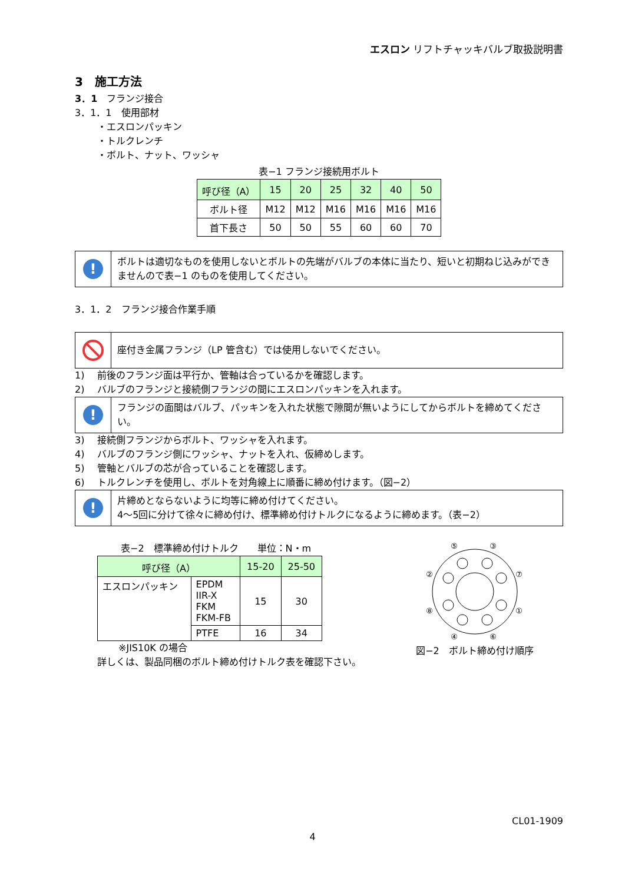エスロン リフトチャッキバルブ取扱説明書
3　施工方法
3．1　フランジ接合
3．1．1　使用部材
・エスロンパッキン
・トルクレンチ
・ボルト、ナット、ワッシャ
表−1 フランジ接続用ボルト
| 呼び径（A） | 15 | 20 | 25 | 32 | 40 | 50 |
| --- | --- | --- | --- | --- | --- | --- |
| ボルト径 | M12 | M12 | M16 | M16 | M16 | M16 |
| 首下長さ | 50 | 50 | 55 | 60 | 60 | 70 |
!
ボルトは適切なものを使用しないとボルトの先端がバルブの本体に当たり、短いと初期ねじ込みができませんので表−1 のものを使用してください。
3．1．2　フランジ接合作業手順
座付き金属フランジ（LP 管含む）では使用しないでください。
1)　 前後のフランジ面は平行か、管軸は合っているかを確認します。
2)　 バルブのフランジと接続側フランジの間にエスロンパッキンを入れます。
!
フランジの面間はバルブ、パッキンを入れた状態で隙間が無いようにしてからボルトを締めてください。
3)　 接続側フランジからボルト、ワッシャを入れます。
4)　 バルブのフランジ側にワッシャ、ナットを入れ、仮締めします。
5)　 管軸とバルブの芯が合っていることを確認します。
6)　 トルクレンチを使用し、ボルトを対角線上に順番に締め付けます。（図−2）
!
片締めとならないように均等に締め付けてください。
4～5回に分けて徐々に締め付け、標準締め付けトルクになるように締めます。（表−2）
表−2　標準締め付けトルク　　単位：N・m
| 呼び径（A） | | 15-20 | 25-50 |
| --- | --- | --- | --- |
| エスロンパッキン | EPDM IIR-X FKM FKM-FB | 15 | 30 |
| | PTFE | 16 | 34 |
※JIS10K の場合
詳しくは、製品同梱のボルト締め付けトルク表を確認下さい。
⑤
③
②
⑦
⑧
①
④
⑥
図−2　ボルト締め付け順序
CL01-1909
4